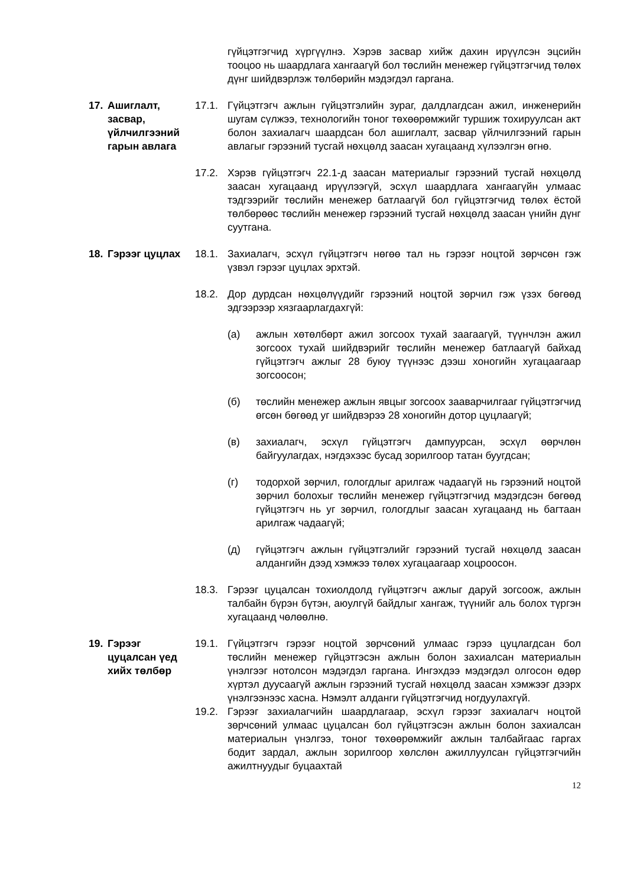гүйцэтгэгчид хүргүүлнэ. Хэрэв засвар хийж дахин ирүүлсэн эцсийн тооцоо нь шаардлага хангаагүй бол төслийн менежер гүйцэтгэгчид төлөх дүнг шийдвэрлэж төлбөрийн мэдэгдэл гаргана.
17. Ашиглалт, засвар, үйлчилгээний гарын авлага
17.1. Гүйцэтгэгч ажлын гүйцэтгэлийн зураг, далдлагдсан ажил, инженерийн шугам сүлжээ, технологийн тоног төхөөрөмжийг туршиж тохируулсан акт болон захиалагч шаардсан бол ашиглалт, засвар үйлчилгээний гарын авлагыг гэрээний тусгай нөхцөлд заасан хугацаанд хүлээлгэн өгнө.
17.2. Хэрэв гүйцэтгэгч 22.1-д заасан материалыг гэрээний тусгай нөхцөлд заасан хугацаанд ирүүлээгүй, эсхүл шаардлага хангаагүйн улмаас тэдгээрийг төслийн менежер батлаагүй бол гүйцэтгэгчид төлөх ёстой төлбөрөөс төслийн менежер гэрээний тусгай нөхцөлд заасан үнийн дүнг суутгана.
18. Гэрээг цуцлах
18.1. Захиалагч, эсхүл гүйцэтгэгч нөгөө тал нь гэрээг ноцтой зөрчсөн гэж үзвэл гэрээг цуцлах эрхтэй.
18.2. Дор дурдсан нөхцөлүүдийг гэрээний ноцтой зөрчил гэж үзэх бөгөөд эдгээрээр хязгаарлагдахгүй:
(а) ажлын хөтөлбөрт ажил зогсоох тухай заагаагүй, түүнчлэн ажил зогсоох тухай шийдвэрийг төслийн менежер батлаагүй байхад гүйцэтгэгч ажлыг 28 буюу түүнээс дээш хоногийн хугацаагаар зогсоосон;
(б) төслийн менежер ажлын явцыг зогсоох зааварчилгааг гүйцэтгэгчид өгсөн бөгөөд уг шийдвэрээ 28 хоногийн дотор цуцлаагүй;
(в) захиалагч, эсхүл гүйцэтгэгч дампуурсан, эсхүл өөрчлөн байгуулагдах, нэгдэхээс бусад зорилгоор татан буугдсан;
(г) тодорхой зөрчил, гологдлыг арилгаж чадаагүй нь гэрээний ноцтой зөрчил болохыг төслийн менежер гүйцэтгэгчид мэдэгдсэн бөгөөд гүйцэтгэгч нь уг зөрчил, гологдлыг заасан хугацаанд нь багтаан арилгаж чадаагүй;
(д) гүйцэтгэгч ажлын гүйцэтгэлийг гэрээний тусгай нөхцөлд заасан алдангийн дээд хэмжээ төлөх хугацаагаар хоцроосон.
18.3. Гэрээг цуцалсан тохиолдолд гүйцэтгэгч ажлыг даруй зогсоож, ажлын талбайн бүрэн бүтэн, аюулгүй байдлыг хангаж, түүнийг аль болох түргэн хугацаанд чөлөөлнө.
19. Гэрээг цуцалсан үед хийх төлбөр
19.1. Гүйцэтгэгч гэрээг ноцтой зөрчсөний улмаас гэрээ цуцлагдсан бол төслийн менежер гүйцэтгэсэн ажлын болон захиалсан материалын үнэлгээг нотолсон мэдэгдэл гаргана. Ингэхдээ мэдэгдэл олгосон өдөр хүртэл дуусаагүй ажлын гэрээний тусгай нөхцөлд заасан хэмжээг дээрх үнэлгээнээс хасна. Нэмэлт алданги гүйцэтгэгчид ногдуулахгүй.
19.2. Гэрээг захиалагчийн шаардлагаар, эсхүл гэрээг захиалагч ноцтой зөрчсөний улмаас цуцалсан бол гүйцэтгэсэн ажлын болон захиалсан материалын үнэлгээ, тоног төхөөрөмжийг ажлын талбайгаас гаргах бодит зардал, ажлын зорилгоор хөлслөн ажиллуулсан гүйцэтгэгчийн ажилтнуудыг буцаахтай
12